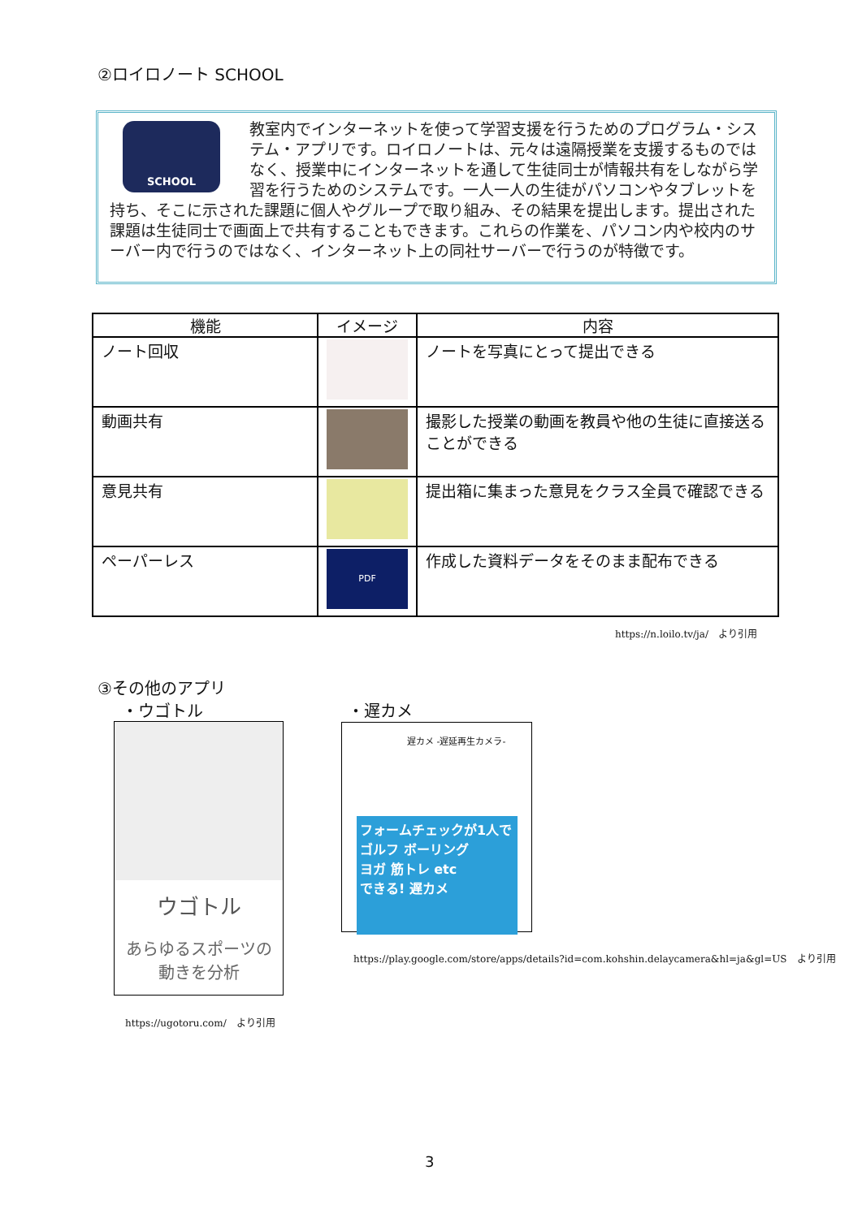②ロイロノート SCHOOL
SCHOOL
教室内でインターネットを使って学習支援を行うためのプログラム・システム・アプリです。ロイロノートは、元々は遠隔授業を支援するものではなく、授業中にインターネットを通して生徒同士が情報共有をしながら学習を行うためのシステムです。一人一人の生徒がパソコンやタブレットを持ち、そこに示された課題に個人やグループで取り組み、その結果を提出します。提出された課題は生徒同士で画面上で共有することもできます。これらの作業を、パソコン内や校内のサーバー内で行うのではなく、インターネット上の同社サーバーで行うのが特徴です。
| 機能 | イメージ | 内容 |
| --- | --- | --- |
| ノート回収 | | ノートを写真にとって提出できる |
| 動画共有 | | 撮影した授業の動画を教員や他の生徒に直接送ることができる |
| 意見共有 | | 提出箱に集まった意見をクラス全員で確認できる |
| ペーパーレス | PDF | 作成した資料データをそのまま配布できる |
https://n.loilo.tv/ja/　より引用
③その他のアプリ
・ウゴトル ・遅カメ
ウゴトル
あらゆるスポーツの
動きを分析
遅カメ -遅延再生カメラ-
フォームチェックが1人で
ゴルフ ボーリング
ヨガ 筋トレ etc
できる! 遅カメ
https://play.google.com/store/apps/details?id=com.kohshin.delaycamera&hl=ja&gl=US　より引用
https://ugotoru.com/　より引用
3